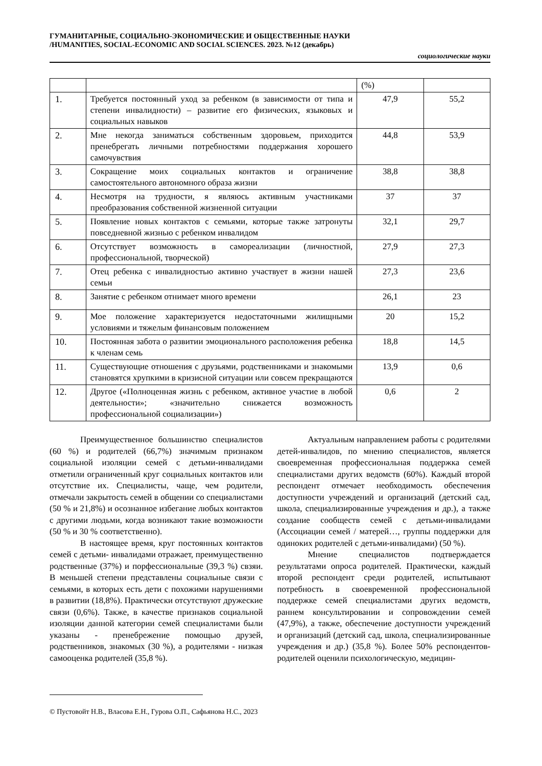ГУМАНИТАРНЫЕ, СОЦИАЛЬНО-ЭКОНОМИЧЕСКИЕ И ОБЩЕСТВЕННЫЕ НАУКИ
/HUMANITIES, SOCIAL-ECONOMIC AND SOCIAL SCIENCES. 2023. №12 (декабрь)
социологические науки
| | | (%) | |
| 1. | Требуется постоянный уход за ребенком (в зависимости от типа и степени инвалидности) – развитие его физических, языковых и социальных навыков | 47,9 | 55,2 |
| 2. | Мне некогда заниматься собственным здоровьем, приходится пренебрегать личными потребностями поддержания хорошего самочувствия | 44,8 | 53,9 |
| 3. | Сокращение моих социальных контактов и ограничение самостоятельного автономного образа жизни | 38,8 | 38,8 |
| 4. | Несмотря на трудности, я являюсь активным участниками преобразования собственной жизненной ситуации | 37 | 37 |
| 5. | Появление новых контактов с семьями, которые также затронуты повседневной жизнью с ребенком инвалидом | 32,1 | 29,7 |
| 6. | Отсутствует возможность в самореализации (личностной, профессиональной, творческой) | 27,9 | 27,3 |
| 7. | Отец ребенка с инвалидностью активно участвует в жизни нашей семьи | 27,3 | 23,6 |
| 8. | Занятие с ребенком отнимает много времени | 26,1 | 23 |
| 9. | Мое положение характеризуется недостаточными жилищными условиями и тяжелым финансовым положением | 20 | 15,2 |
| 10. | Постоянная забота о развитии эмоционального расположения ребенка к членам семь | 18,8 | 14,5 |
| 11. | Существующие отношения с друзьями, родственниками и знакомыми становятся хрупкими в кризисной ситуации или совсем прекращаются | 13,9 | 0,6 |
| 12. | Другое («Полноценная жизнь с ребенком, активное участие в любой деятельности»; «значительно снижается возможность профессиональной социализации») | 0,6 | 2 |
Преимущественное большинство специалистов (60 %) и родителей (66,7%) значимым признаком социальной изоляции семей с детьми-инвалидами отметили ограниченный круг социальных контактов или отсутствие их. Специалисты, чаще, чем родители, отмечали закрытость семей в общении со специалистами (50 % и 21,8%) и осознанное избегание любых контактов с другими людьми, когда возникают такие возможности (50 % и 30 % соответственно).
В настоящее время, круг постоянных контактов семей с детьми- инвалидами отражает, преимущественно родственные (37%) и порфессиональные (39,3 %) свзяи. В меньшей степени представлены социальные связи с семьями, в которых есть дети с похожими нарушениями в развитии (18,8%). Практически отсутствуют дружеские связи (0,6%). Также, в качестве признаков социальной изоляции данной категории семей специалистами были указаны - пренебрежение помощью друзей, родственников, знакомых (30 %), а родителями - низкая самооценка родителей (35,8 %).
Актуальным направлением работы с родителями детей-инвалидов, по мнению специалистов, является своевременная профессиональная поддержка семей специалистами других ведомств (60%). Каждый второй респондент отмечает необходимость обеспечения доступности учреждений и организаций (детский сад, школа, специализированные учреждения и др.), а также создание сообществ семей с детьми-инвалидами (Ассоциации семей / матерей…, группы поддержки для одиноких родителей с детьми-инвалидами) (50 %).
Мнение специалистов подтверждается результатами опроса родителей. Практически, каждый второй респондент среди родителей, испытывают потребность в своевременной профессиональной поддержке семей специалистами других ведомств, раннем консультировании и сопровождении семей (47,9%), а также, обеспечение доступности учреждений и организаций (детский сад, школа, специализированные учреждения и др.) (35,8 %). Более 50% респондентов-родителей оценили психологическую, медицин-
© Пустовойт Н.В., Власова Е.Н., Гурова О.П., Сафьянова Н.С., 2023